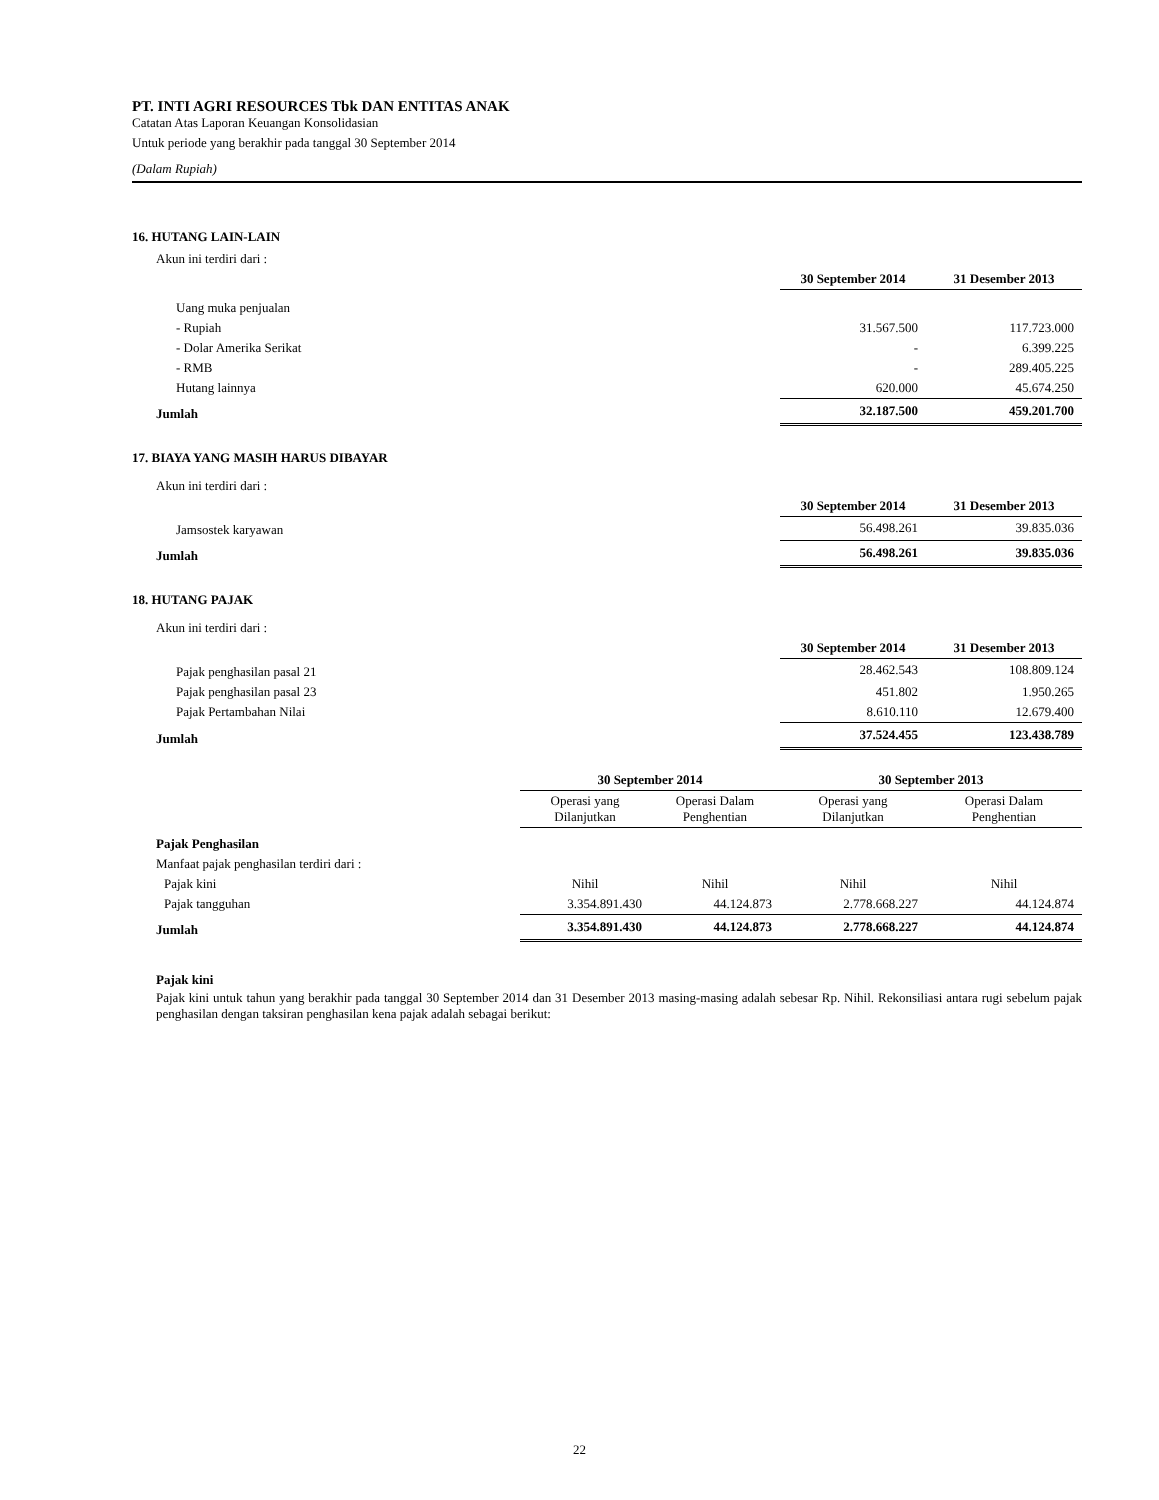PT. INTI AGRI RESOURCES Tbk DAN ENTITAS ANAK
Catatan Atas Laporan Keuangan Konsolidasian
Untuk periode yang berakhir pada tanggal 30 September 2014
(Dalam Rupiah)
16. HUTANG LAIN-LAIN
| Akun ini terdiri dari : | | |
| | 30 September 2014 | 31 Desember 2013 |
| Uang muka penjualan | | |
| - Rupiah | 31.567.500 | 117.723.000 |
| - Dolar Amerika Serikat | - | 6.399.225 |
| - RMB | - | 289.405.225 |
| Hutang lainnya | 620.000 | 45.674.250 |
| Jumlah | 32.187.500 | 459.201.700 |
17. BIAYA YANG MASIH HARUS DIBAYAR
| Akun ini terdiri dari : | | |
| | 30 September 2014 | 31 Desember 2013 |
| Jamsostek karyawan | 56.498.261 | 39.835.036 |
| Jumlah | 56.498.261 | 39.835.036 |
18. HUTANG PAJAK
| Akun ini terdiri dari : | | |
| | 30 September 2014 | 31 Desember 2013 |
| Pajak penghasilan pasal 21 | 28.462.543 | 108.809.124 |
| Pajak penghasilan pasal 23 | 451.802 | 1.950.265 |
| Pajak Pertambahan Nilai | 8.610.110 | 12.679.400 |
| Jumlah | 37.524.455 | 123.438.789 |
| | 30 September 2014 | | 30 September 2013 | |
| --- | --- | --- | --- | --- |
| | Operasi yang Dilanjutkan | Operasi Dalam Penghentian | Operasi yang Dilanjutkan | Operasi Dalam Penghentian |
| Pajak Penghasilan | | | | |
| Manfaat pajak penghasilan terdiri dari : | | | | |
| Pajak kini | Nihil | Nihil | Nihil | Nihil |
| Pajak tangguhan | 3.354.891.430 | 44.124.873 | 2.778.668.227 | 44.124.874 |
| Jumlah | 3.354.891.430 | 44.124.873 | 2.778.668.227 | 44.124.874 |
Pajak kini
Pajak kini untuk tahun yang berakhir pada tanggal 30 September 2014 dan 31 Desember 2013 masing-masing adalah sebesar Rp. Nihil. Rekonsiliasi antara rugi sebelum pajak penghasilan dengan taksiran penghasilan kena pajak adalah sebagai berikut:
22